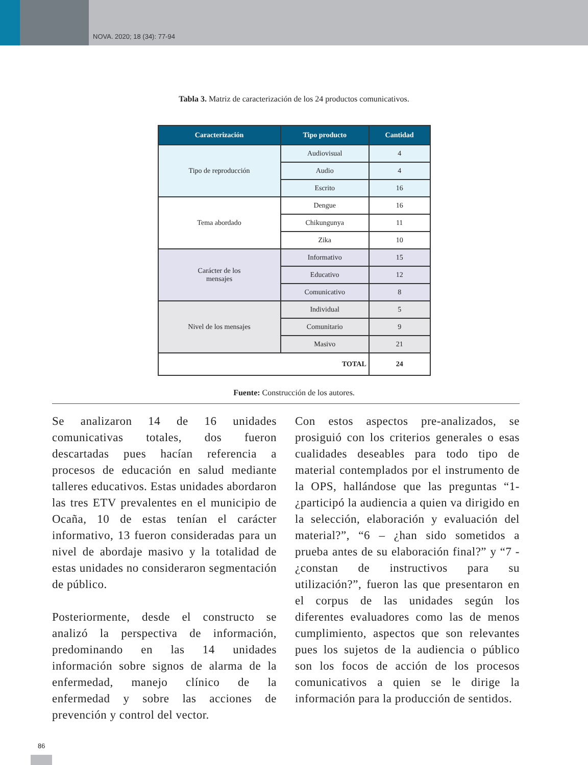NOVA. 2020; 18 (34): 77-94
Tabla 3. Matriz de caracterización de los 24 productos comunicativos.
| Caracterización | Tipo producto | Cantidad |
| --- | --- | --- |
| Tipo de reproducción | Audiovisual | 4 |
| | Audio | 4 |
| | Escrito | 16 |
| Tema abordado | Dengue | 16 |
| | Chikungunya | 11 |
| | Zika | 10 |
| Carácter de los mensajes | Informativo | 15 |
| | Educativo | 12 |
| | Comunicativo | 8 |
| Nivel de los mensajes | Individual | 5 |
| | Comunitario | 9 |
| | Masivo | 21 |
| TOTAL | | 24 |
Fuente: Construcción de los autores.
Se analizaron 14 de 16 unidades comunicativas totales, dos fueron descartadas pues hacían referencia a procesos de educación en salud mediante talleres educativos. Estas unidades abordaron las tres ETV prevalentes en el municipio de Ocaña, 10 de estas tenían el carácter informativo, 13 fueron consideradas para un nivel de abordaje masivo y la totalidad de estas unidades no consideraron segmentación de público.
Posteriormente, desde el constructo se analizó la perspectiva de información, predominando en las 14 unidades información sobre signos de alarma de la enfermedad, manejo clínico de la enfermedad y sobre las acciones de prevención y control del vector.
Con estos aspectos pre-analizados, se prosiguió con los criterios generales o esas cualidades deseables para todo tipo de material contemplados por el instrumento de la OPS, hallándose que las preguntas “1- ¿participó la audiencia a quien va dirigido en la selección, elaboración y evaluación del material?”, “6 – ¿han sido sometidos a prueba antes de su elaboración final?” y “7 - ¿constan de instructivos para su utilización?”, fueron las que presentaron en el corpus de las unidades según los diferentes evaluadores como las de menos cumplimiento, aspectos que son relevantes pues los sujetos de la audiencia o público son los focos de acción de los procesos comunicativos a quien se le dirige la información para la producción de sentidos.
86